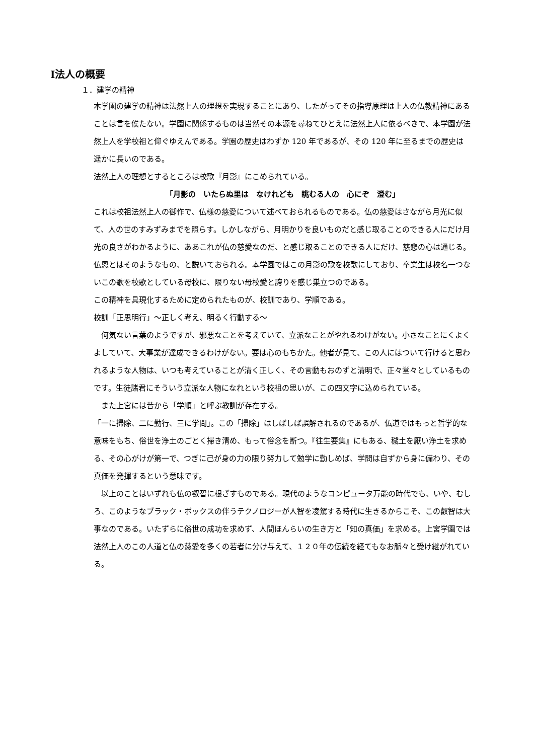Ⅰ法人の概要
１．建学の精神
本学園の建学の精神は法然上人の理想を実現することにあり、したがってその指導原理は上人の仏教精神にあることは言を俟たない。学園に関係するものは当然その本源を尋ねてひとえに法然上人に依るべきで、本学園が法然上人を学校祖と仰ぐゆえんである。学園の歴史はわずか 120 年であるが、その 120 年に至るまでの歴史は遥かに長いのである。
法然上人の理想とするところは校歌『月影』にこめられている。
「月影の　いたらぬ里は　なけれども　眺むる人の　心にぞ　澄む」
これは校祖法然上人の御作で、仏様の慈愛について述べておられるものである。仏の慈愛はさながら月光に似て、人の世のすみずみまでを照らす。しかしながら、月明かりを良いものだと感じ取ることのできる人にだけ月光の良さがわかるように、ああこれが仏の慈愛なのだ、と感じ取ることのできる人にだけ、慈悲の心は通じる。仏恩とはそのようなもの、と説いておられる。本学園ではこの月影の歌を校歌にしており、卒業生は校名一つないこの歌を校歌としている母校に、限りない母校愛と誇りを感じ巣立つのである。
この精神を具現化するために定められたものが、校訓であり、学順である。
校訓「正思明行」～正しく考え、明るく行動する～
　何気ない言葉のようですが、邪悪なことを考えていて、立派なことがやれるわけがない。小さなことにくよくよしていて、大事業が達成できるわけがない。要は心のもちかた。他者が見て、この人にはついて行けると思われるような人物は、いつも考えていることが清く正しく、その言動もおのずと清明で、正々堂々としているものです。生徒諸君にそういう立派な人物になれという校祖の思いが、この四文字に込められている。
　また上宮には昔から「学順」と呼ぶ教訓が存在する。
「一に掃除、二に勤行、三に学問」。この「掃除」はしばしば誤解されるのであるが、仏道ではもっと哲学的な意味をもち、俗世を浄土のごとく掃き清め、もって俗念を断つ。『往生要集』にもある、穢土を厭い浄土を求める、その心がけが第一で、つぎに己が身の力の限り努力して勉学に勤しめば、学問は自ずから身に備わり、その真価を発揮するという意味です。
　以上のことはいずれも仏の叡智に根ざすものである。現代のようなコンピュータ万能の時代でも、いや、むしろ、このようなブラック・ボックスの伴うテクノロジーが人智を凌駕する時代に生きるからこそ、この叡智は大事なのである。いたずらに俗世の成功を求めず、人間ほんらいの生き方と「知の真価」を求める。上宮学園では法然上人のこの人道と仏の慈愛を多くの若者に分け与えて、１２０年の伝統を経てもなお脈々と受け継がれている。